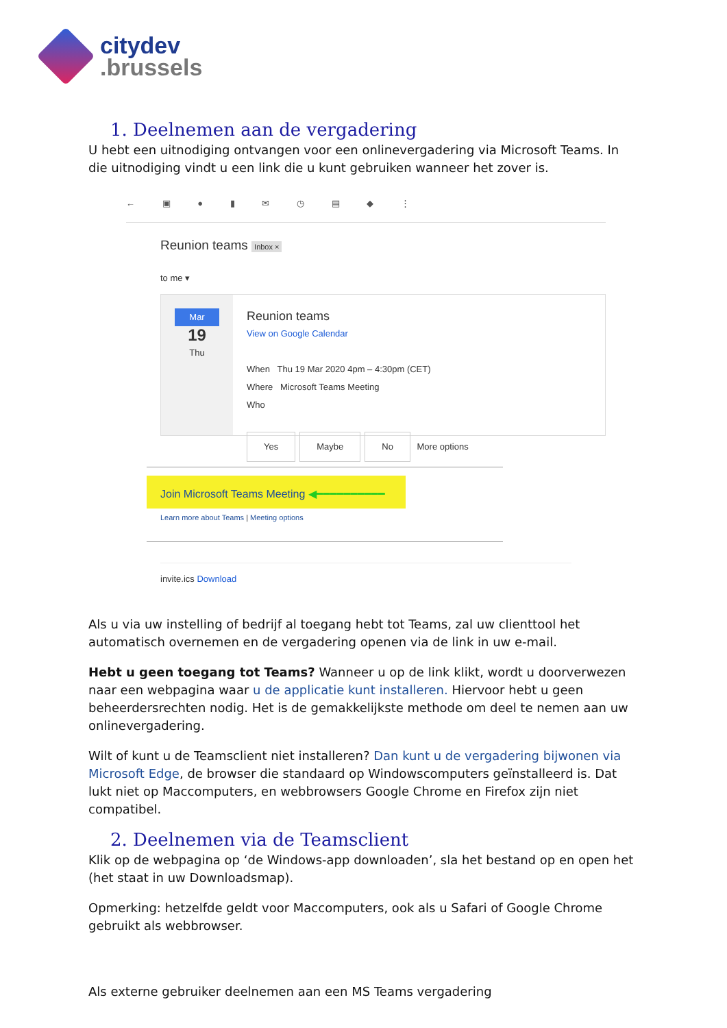citydev
.brussels
1. Deelnemen aan de vergadering
U hebt een uitnodiging ontvangen voor een onlinevergadering via Microsoft Teams. In die uitnodiging vindt u een link die u kunt gebruiken wanneer het zover is.
← ▣ ● ▮ ✉ ◷ ▤ ◆ ⋮
Reunion teams Inbox ×
to me ▾
Mar
19
Thu
Reunion teams
View on Google Calendar
When Thu 19 Mar 2020 4pm – 4:30pm (CET)
Where Microsoft Teams Meeting
Who
Yes Maybe No More options
Join Microsoft Teams Meeting ◀━━━━━━━━━━
Learn more about Teams | Meeting options
invite.ics Download
Als u via uw instelling of bedrijf al toegang hebt tot Teams, zal uw clienttool het automatisch overnemen en de vergadering openen via de link in uw e-mail.
Hebt u geen toegang tot Teams? Wanneer u op de link klikt, wordt u doorverwezen naar een webpagina waar u de applicatie kunt installeren. Hiervoor hebt u geen beheerdersrechten nodig. Het is de gemakkelijkste methode om deel te nemen aan uw onlinevergadering.
Wilt of kunt u de Teamsclient niet installeren? Dan kunt u de vergadering bijwonen via Microsoft Edge, de browser die standaard op Windowscomputers geïnstalleerd is. Dat lukt niet op Maccomputers, en webbrowsers Google Chrome en Firefox zijn niet compatibel.
2. Deelnemen via de Teamsclient
Klik op de webpagina op ‘de Windows-app downloaden’, sla het bestand op en open het (het staat in uw Downloadsmap).
Opmerking: hetzelfde geldt voor Maccomputers, ook als u Safari of Google Chrome gebruikt als webbrowser.
Als externe gebruiker deelnemen aan een MS Teams vergadering